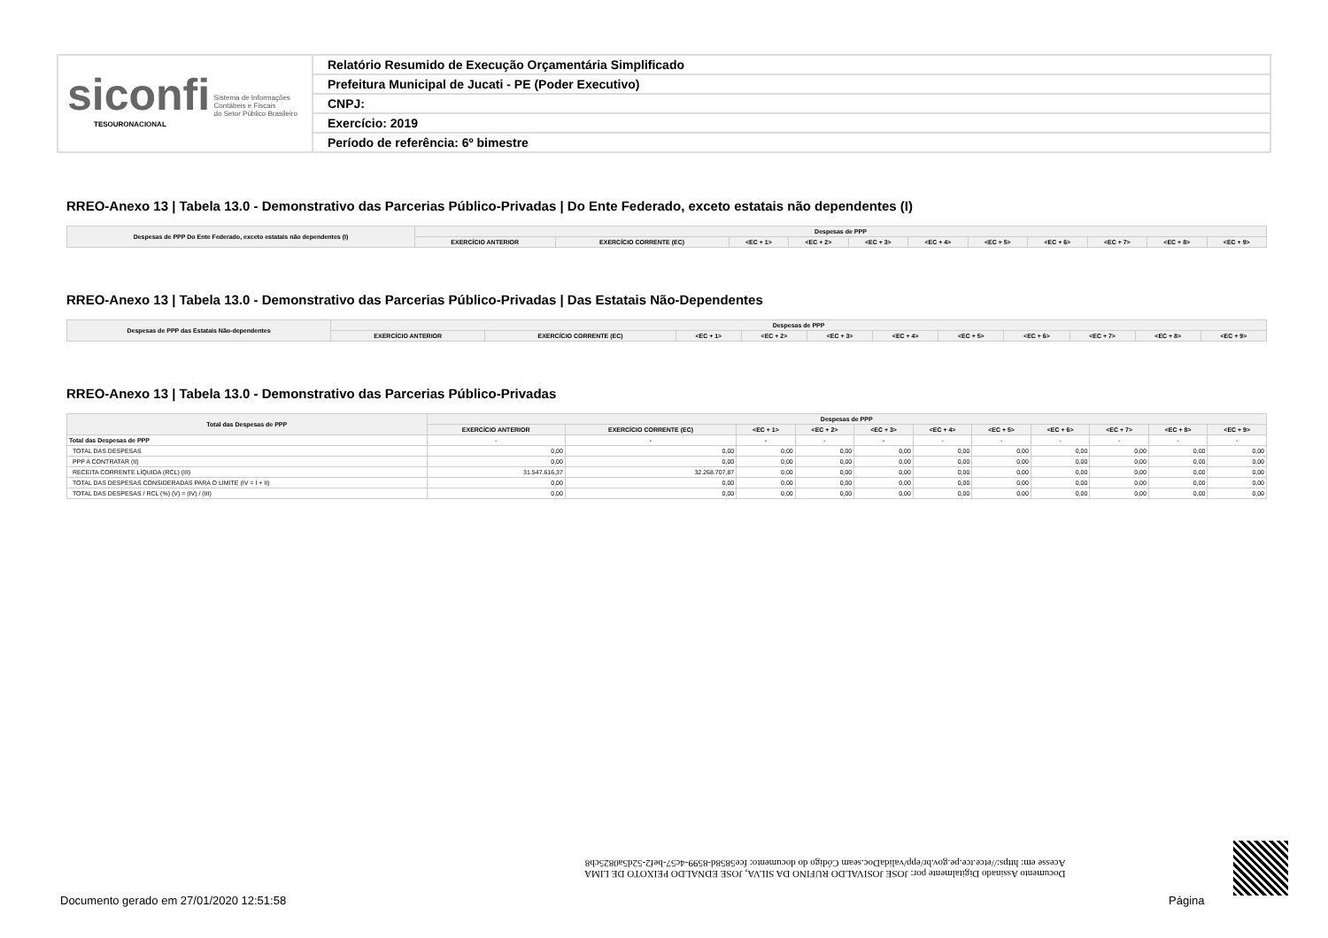siconfi Sistema de Informações
Contábeis e Fiscais
do Setor Público Brasileiro
TESOURONACIONAL
Relatório Resumido de Execução Orçamentária Simplificado
Prefeitura Municipal de Jucati - PE (Poder Executivo)
CNPJ:
Exercício: 2019
Período de referência: 6º bimestre
RREO-Anexo 13 | Tabela 13.0 - Demonstrativo das Parcerias Público-Privadas | Do Ente Federado, exceto estatais não dependentes (I)
| Despesas de PPP Do Ente Federado, exceto estatais não dependentes (I) | Despesas de PPP | | | | | | | | | | |
| --- | --- | --- | --- | --- | --- | --- | --- | --- | --- | --- | --- |
| | EXERCÍCIO ANTERIOR | EXERCÍCIO CORRENTE (EC) | <EC + 1> | <EC + 2> | <EC + 3> | <EC + 4> | <EC + 5> | <EC + 6> | <EC + 7> | <EC + 8> | <EC + 9> |
RREO-Anexo 13 | Tabela 13.0 - Demonstrativo das Parcerias Público-Privadas | Das Estatais Não-Dependentes
| Despesas de PPP das Estatais Não-dependentes | Despesas de PPP | | | | | | | | | | |
| --- | --- | --- | --- | --- | --- | --- | --- | --- | --- | --- | --- |
| | EXERCÍCIO ANTERIOR | EXERCÍCIO CORRENTE (EC) | <EC + 1> | <EC + 2> | <EC + 3> | <EC + 4> | <EC + 5> | <EC + 6> | <EC + 7> | <EC + 8> | <EC + 9> |
RREO-Anexo 13 | Tabela 13.0 - Demonstrativo das Parcerias Público-Privadas
| Total das Despesas de PPP | Despesas de PPP | | | | | | | | | | |
| --- | --- | --- | --- | --- | --- | --- | --- | --- | --- | --- | --- |
| | EXERCÍCIO ANTERIOR | EXERCÍCIO CORRENTE (EC) | <EC + 1> | <EC + 2> | <EC + 3> | <EC + 4> | <EC + 5> | <EC + 6> | <EC + 7> | <EC + 8> | <EC + 9> |
| Total das Despesas de PPP | - | - | - | - | - | - | - | - | - | - | - |
| TOTAL DAS DESPESAS | 0,00 | 0,00 | 0,00 | 0,00 | 0,00 | 0,00 | 0,00 | 0,00 | 0,00 | 0,00 | 0,00 |
| PPP A CONTRATAR (II) | 0,00 | 0,00 | 0,00 | 0,00 | 0,00 | 0,00 | 0,00 | 0,00 | 0,00 | 0,00 | 0,00 |
| RECEITA CORRENTE LÍQUIDA (RCL) (III) | 31.547.616,37 | 32.268.707,87 | 0,00 | 0,00 | 0,00 | 0,00 | 0,00 | 0,00 | 0,00 | 0,00 | 0,00 |
| TOTAL DAS DESPESAS CONSIDERADAS PARA O LIMITE (IV = I + II) | 0,00 | 0,00 | 0,00 | 0,00 | 0,00 | 0,00 | 0,00 | 0,00 | 0,00 | 0,00 | 0,00 |
| TOTAL DAS DESPESAS / RCL (%) (V) = (IV) / (III) | 0,00 | 0,00 | 0,00 | 0,00 | 0,00 | 0,00 | 0,00 | 0,00 | 0,00 | 0,00 | 0,00 |
Documento Assinado Digitalmente por: JOSE JOSIVALDO RUFINO DA SILVA, JOSE EDNALDO PEIXOTO DE LIMA
Acesse em: https://etce.tce.pe.gov.br/epp/validaDoc.seam Código do documento: fce5858d-8599-4c57-bef2-52d5a0825cb8
Documento gerado em 27/01/2020 12:51:58
Página